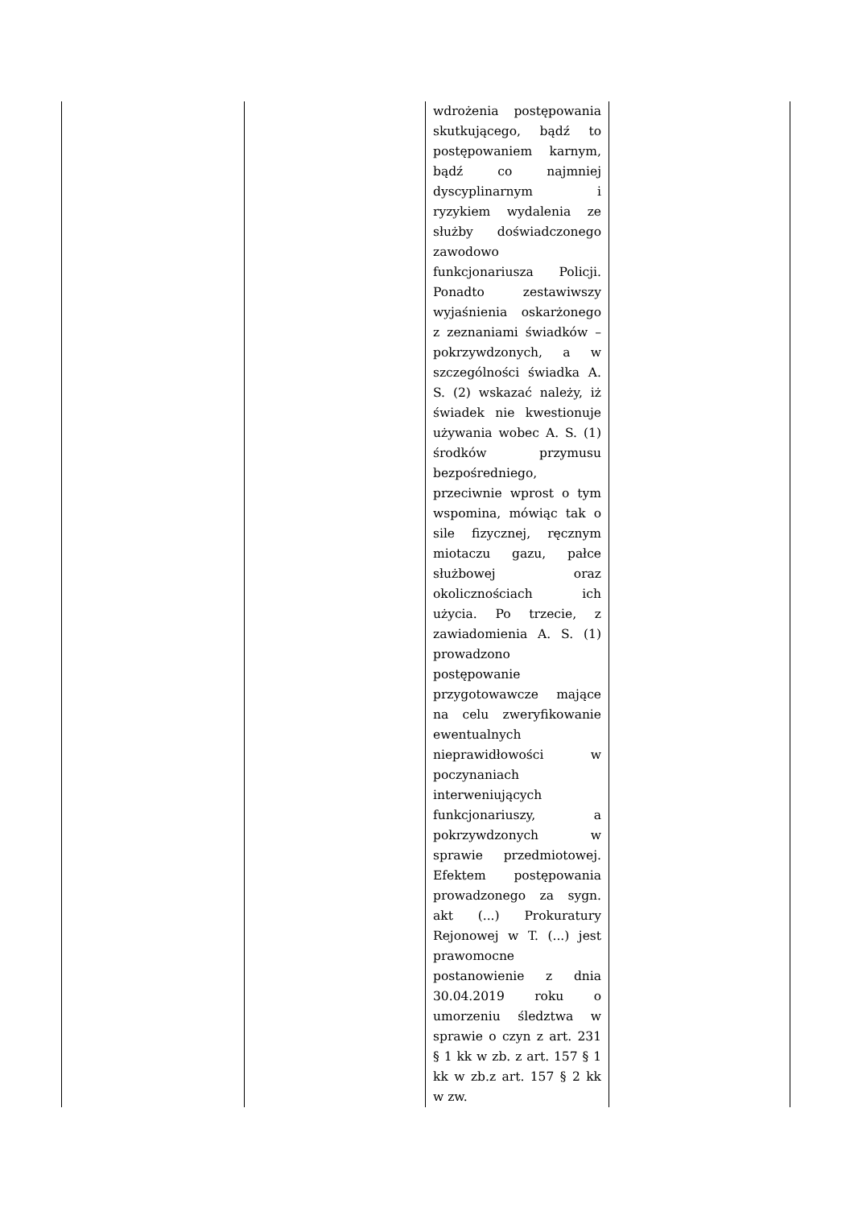| | | wdrożenia postępowania skutkującego, bądź to postępowaniem karnym, bądź co najmniej dyscyplinarnym i ryzykiem wydalenia ze służby doświadczonego zawodowo funkcjonariusza Policji. Ponadto zestawiwszy wyjaśnienia oskarżonego z zeznaniami świadków – pokrzywdzonych, a w szczególności świadka A. S. (2) wskazać należy, iż świadek nie kwestionuje używania wobec A. S. (1) środków przymusu bezpośredniego, przeciwnie wprost o tym wspomina, mówiąc tak o sile fizycznej, ręcznym miotaczu gazu, pałce służbowej oraz okolicznościach ich użycia. Po trzecie, z zawiadomienia A. S. (1) prowadzono postępowanie przygotowawcze mające na celu zweryfikowanie ewentualnych nieprawidłowości w poczynaniach interweniujących funkcjonariuszy, a pokrzywdzonych w sprawie przedmiotowej. Efektem postępowania prowadzonego za sygn. akt (...) Prokuratury Rejonowej w T. (...) jest prawomocne postanowienie z dnia 30.04.2019 roku o umorzeniu śledztwa w sprawie o czyn z art. 231 § 1 kk w zb. z art. 157 § 1 kk w zb.z art. 157 § 2 kk w zw. | |